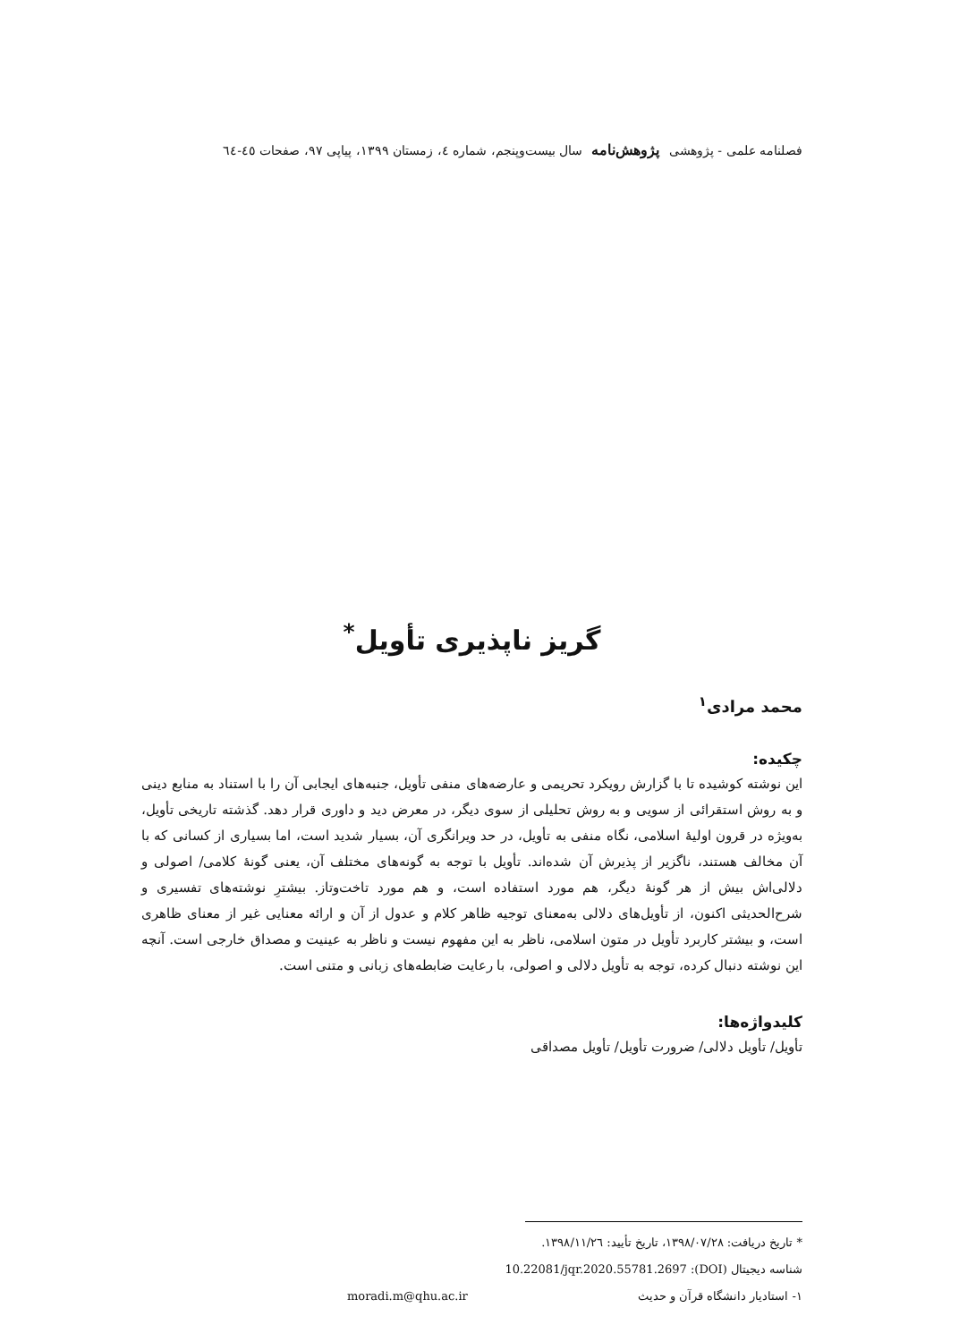فصلنامه علمی - پژوهشی پژوهش‌نامه سال بیست‌وپنجم، شماره ٤، زمستان ۱۳۹۹، پیاپی ۹۷، صفحات ٤٥-٦٤
گریز ناپذیری تأویل<sup>*</sup>
محمد مرادی<sup>۱</sup>
چکیده:
این نوشته کوشیده تا با گزارش رویکرد تحریمی و عارضه‌های منفی تأویل، جنبه‌های ایجابی آن را با استناد به منابع دینی و به روش استقرائی از سویی و به روش تحلیلی از سوی دیگر، در معرض دید و داوری قرار دهد. گذشته تاریخی تأویل، به‌ویژه در قرون اولیهٔ اسلامی، نگاه منفی به تأویل، در حد ویرانگری آن، بسیار شدید است، اما بسیاری از کسانی که با آن مخالف هستند، ناگزیر از پذیرش آن شده‌اند. تأویل با توجه به گونه‌های مختلف آن، یعنی گونهٔ کلامی/ اصولی و دلالی‌اش بیش از هر گونهٔ دیگر، هم مورد استفاده است، و هم مورد تاخت‌وتاز. بیشترِ نوشته‌های تفسیری و شرح‌الحدیثی اکنون، از تأویل‌های دلالی به‌معنای توجیه ظاهر کلام و عدول از آن و ارائه معنایی غیر از معنای ظاهری است، و بیشتر کاربرد تأویل در متون اسلامی، ناظر به این مفهوم نیست و ناظر به عینیت و مصداق خارجی است. آنچه این نوشته دنبال کرده، توجه به تأویل دلالی و اصولی، با رعایت ضابطه‌های زبانی و متنی است.
کلیدواژه‌ها:
تأویل/ تأویل دلالی/ ضرورت تأویل/ تأویل مصداقی
* تاریخ دریافت: ۱۳۹۸/۰۷/۲۸، تاریخ تأیید: ۱۳۹۸/۱۱/۲٦.
شناسه دیجیتال (DOI): 10.22081/jqr.2020.55781.2697
۱- استادیار دانشگاه قرآن و حدیث moradi.m@qhu.ac.ir